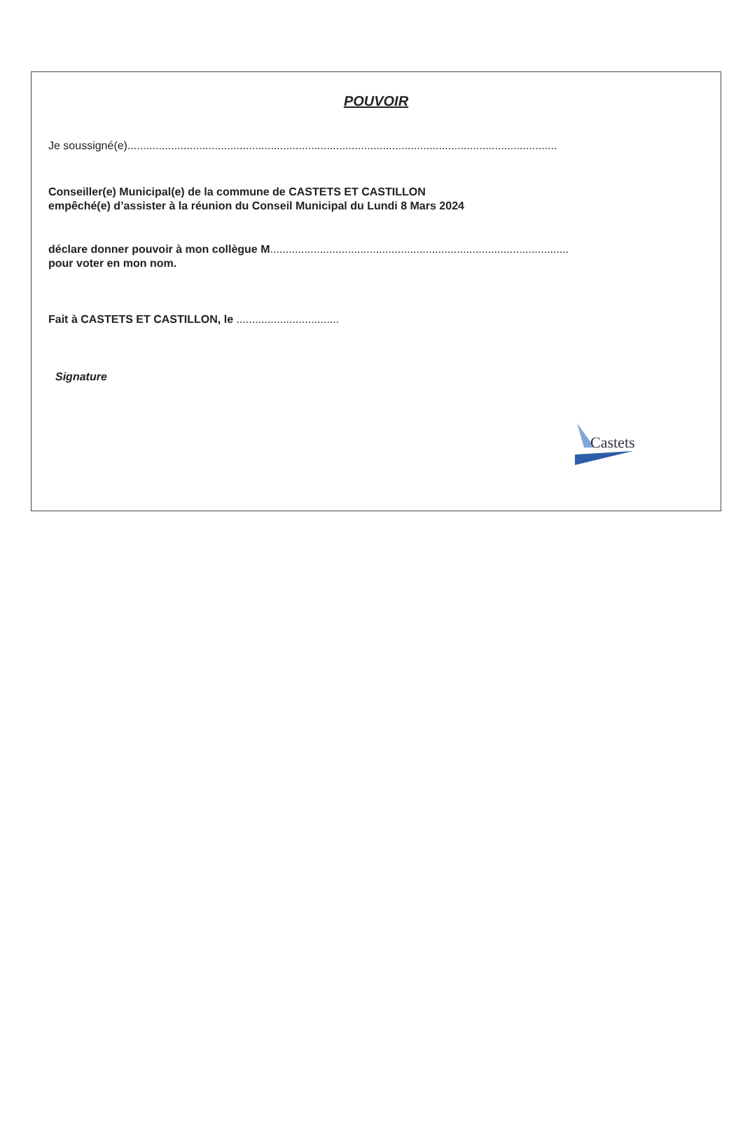POUVOIR
Je soussigné(e)..........................................................................................................................................
Conseiller(e) Municipal(e) de la commune de CASTETS ET CASTILLON
empêché(e) d’assister à la réunion du Conseil Municipal du Lundi 8 Mars 2024
déclare donner pouvoir à mon collègue M................................................................................................
pour voter en mon nom.
Fait à CASTETS ET CASTILLON, le .................................
Signature
Castets